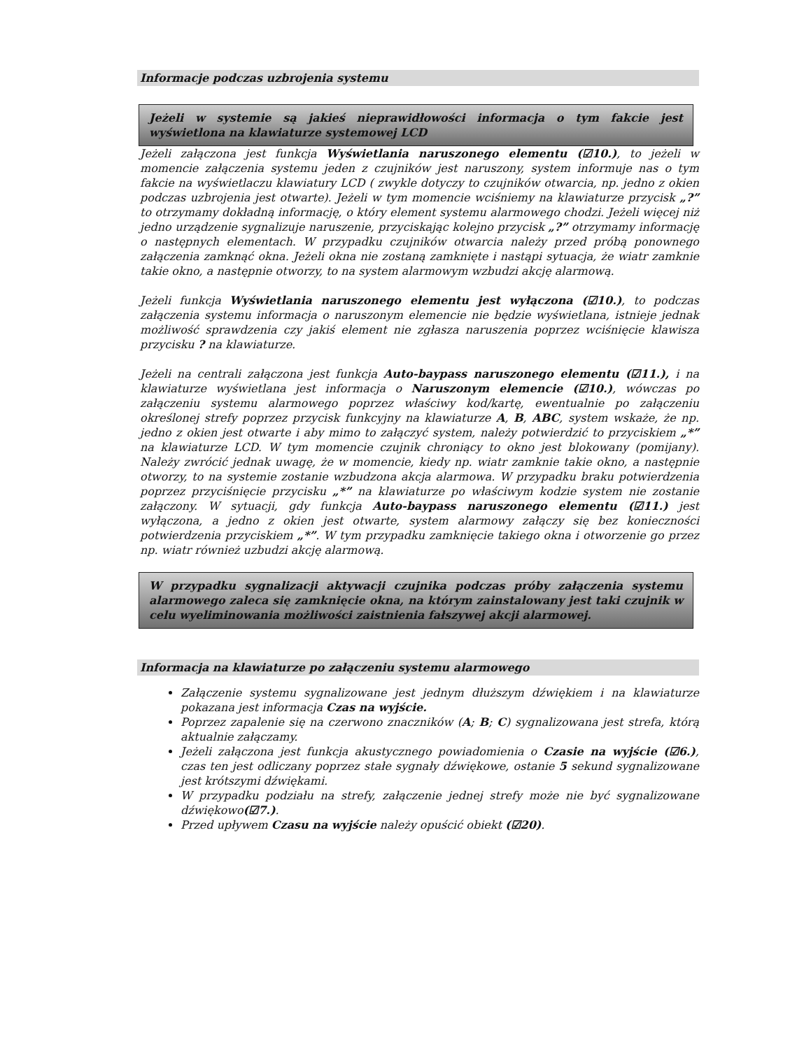Informacje podczas uzbrojenia systemu
Jeżeli w systemie są jakieś nieprawidłowości informacja o tym fakcie jest wyświetlona na klawiaturze systemowej LCD
Jeżeli załączona jest funkcja Wyświetlania naruszonego elementu (☑10.), to jeżeli w momencie załączenia systemu jeden z czujników jest naruszony, system informuje nas o tym fakcie na wyświetlaczu klawiatury LCD ( zwykle dotyczy to czujników otwarcia, np. jedno z okien podczas uzbrojenia jest otwarte). Jeżeli w tym momencie wciśniemy na klawiaturze przycisk „?” to otrzymamy dokładną informację, o który element systemu alarmowego chodzi. Jeżeli więcej niż jedno urządzenie sygnalizuje naruszenie, przyciskając kolejno przycisk „?” otrzymamy informację o następnych elementach. W przypadku czujników otwarcia należy przed próbą ponownego załączenia zamknąć okna. Jeżeli okna nie zostaną zamknięte i nastąpi sytuacja, że wiatr zamknie takie okno, a następnie otworzy, to na system alarmowym wzbudzi akcję alarmową.
Jeżeli funkcja Wyświetlania naruszonego elementu jest wyłączona (☑10.), to podczas załączenia systemu informacja o naruszonym elemencie nie będzie wyświetlana, istnieje jednak możliwość sprawdzenia czy jakiś element nie zgłasza naruszenia poprzez wciśnięcie klawisza przycisku ? na klawiaturze.
Jeżeli na centrali załączona jest funkcja Auto-baypass naruszonego elementu (☑11.), i na klawiaturze wyświetlana jest informacja o Naruszonym elemencie (☑10.), wówczas po załączeniu systemu alarmowego poprzez właściwy kod/kartę, ewentualnie po załączeniu określonej strefy poprzez przycisk funkcyjny na klawiaturze A, B, ABC, system wskaże, że np. jedno z okien jest otwarte i aby mimo to załączyć system, należy potwierdzić to przyciskiem „*” na klawiaturze LCD. W tym momencie czujnik chroniący to okno jest blokowany (pomijany). Należy zwrócić jednak uwagę, że w momencie, kiedy np. wiatr zamknie takie okno, a następnie otworzy, to na systemie zostanie wzbudzona akcja alarmowa. W przypadku braku potwierdzenia poprzez przyciśnięcie przycisku „*” na klawiaturze po właściwym kodzie system nie zostanie załączony. W sytuacji, gdy funkcja Auto-baypass naruszonego elementu (☑11.) jest wyłączona, a jedno z okien jest otwarte, system alarmowy załączy się bez konieczności potwierdzenia przyciskiem „*”. W tym przypadku zamknięcie takiego okna i otworzenie go przez np. wiatr również uzbudzi akcję alarmową.
W przypadku sygnalizacji aktywacji czujnika podczas próby załączenia systemu alarmowego zaleca się zamknięcie okna, na którym zainstalowany jest taki czujnik w celu wyeliminowania możliwości zaistnienia fałszywej akcji alarmowej.
Informacja na klawiaturze po załączeniu systemu alarmowego
Załączenie systemu sygnalizowane jest jednym dłuższym dźwiękiem i na klawiaturze pokazana jest informacja Czas na wyjście.
Poprzez zapalenie się na czerwono znaczników (A; B; C) sygnalizowana jest strefa, którą aktualnie załączamy.
Jeżeli załączona jest funkcja akustycznego powiadomienia o Czasie na wyjście (☑6.), czas ten jest odliczany poprzez stałe sygnały dźwiękowe, ostanie 5 sekund sygnalizowane jest krótszymi dźwiękami.
W przypadku podziału na strefy, załączenie jednej strefy może nie być sygnalizowane dźwiękowo(☑7.).
Przed upływem Czasu na wyjście należy opuścić obiekt (☑20).